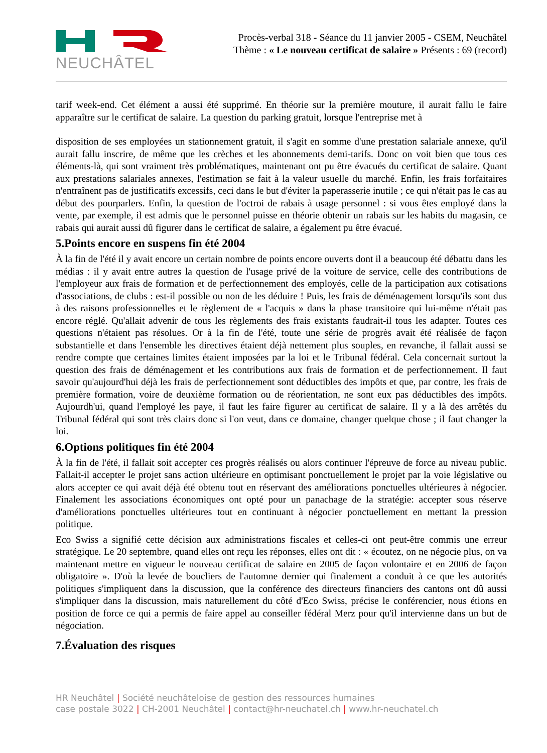NEUCHÂTEL
Procès-verbal 318 - Séance du 11 janvier 2005 - CSEM, Neuchâtel
Thème : « Le nouveau certificat de salaire » Présents : 69 (record)
tarif week-end. Cet élément a aussi été supprimé. En théorie sur la première mouture, il aurait fallu le faire apparaître sur le certificat de salaire. La question du parking gratuit, lorsque l'entreprise met à
disposition de ses employées un stationnement gratuit, il s'agit en somme d'une prestation salariale annexe, qu'il aurait fallu inscrire, de même que les crèches et les abonnements demi-tarifs. Donc on voit bien que tous ces éléments-là, qui sont vraiment très problématiques, maintenant ont pu être évacués du certificat de salaire. Quant aux prestations salariales annexes, l'estimation se fait à la valeur usuelle du marché. Enfin, les frais forfaitaires n'entraînent pas de justificatifs excessifs, ceci dans le but d'éviter la paperasserie inutile ; ce qui n'était pas le cas au début des pourparlers. Enfin, la question de l'octroi de rabais à usage personnel : si vous êtes employé dans la vente, par exemple, il est admis que le personnel puisse en théorie obtenir un rabais sur les habits du magasin, ce rabais qui aurait aussi dû figurer dans le certificat de salaire, a également pu être évacué.
5.Points encore en suspens fin été 2004
À la fin de l'été il y avait encore un certain nombre de points encore ouverts dont il a beaucoup été débattu dans les médias : il y avait entre autres la question de l'usage privé de la voiture de service, celle des contributions de l'employeur aux frais de formation et de perfectionnement des employés, celle de la participation aux cotisations d'associations, de clubs : est-il possible ou non de les déduire ! Puis, les frais de déménagement lorsqu'ils sont dus à des raisons professionnelles et le règlement de « l'acquis » dans la phase transitoire qui lui-même n'était pas encore réglé. Qu'allait advenir de tous les règlements des frais existants faudrait-il tous les adapter. Toutes ces questions n'étaient pas résolues. Or à la fin de l'été, toute une série de progrès avait été réalisée de façon substantielle et dans l'ensemble les directives étaient déjà nettement plus souples, en revanche, il fallait aussi se rendre compte que certaines limites étaient imposées par la loi et le Tribunal fédéral. Cela concernait surtout la question des frais de déménagement et les contributions aux frais de formation et de perfectionnement. Il faut savoir qu'aujourd'hui déjà les frais de perfectionnement sont déductibles des impôts et que, par contre, les frais de première formation, voire de deuxième formation ou de réorientation, ne sont eux pas déductibles des impôts. Aujourdh'ui, quand l'employé les paye, il faut les faire figurer au certificat de salaire. Il y a là des arrêtés du Tribunal fédéral qui sont très clairs donc si l'on veut, dans ce domaine, changer quelque chose ; il faut changer la loi.
6.Options politiques fin été 2004
À la fin de l'été, il fallait soit accepter ces progrès réalisés ou alors continuer l'épreuve de force au niveau public. Fallait-il accepter le projet sans action ultérieure en optimisant ponctuellement le projet par la voie législative ou alors accepter ce qui avait déjà été obtenu tout en réservant des améliorations ponctuelles ultérieures à négocier. Finalement les associations économiques ont opté pour un panachage de la stratégie: accepter sous réserve d'améliorations ponctuelles ultérieures tout en continuant à négocier ponctuellement en mettant la pression politique.
Eco Swiss a signifié cette décision aux administrations fiscales et celles-ci ont peut-être commis une erreur stratégique. Le 20 septembre, quand elles ont reçu les réponses, elles ont dit : « écoutez, on ne négocie plus, on va maintenant mettre en vigueur le nouveau certificat de salaire en 2005 de façon volontaire et en 2006 de façon obligatoire ». D'où la levée de boucliers de l'automne dernier qui finalement a conduit à ce que les autorités politiques s'impliquent dans la discussion, que la conférence des directeurs financiers des cantons ont dû aussi s'impliquer dans la discussion, mais naturellement du côté d'Eco Swiss, précise le conférencier, nous étions en position de force ce qui a permis de faire appel au conseiller fédéral Merz pour qu'il intervienne dans un but de négociation.
7.Évaluation des risques
HR Neuchâtel | Société neuchâteloise de gestion des ressources humaines
case postale 3022 | CH-2001 Neuchâtel | contact@hr-neuchatel.ch | www.hr-neuchatel.ch